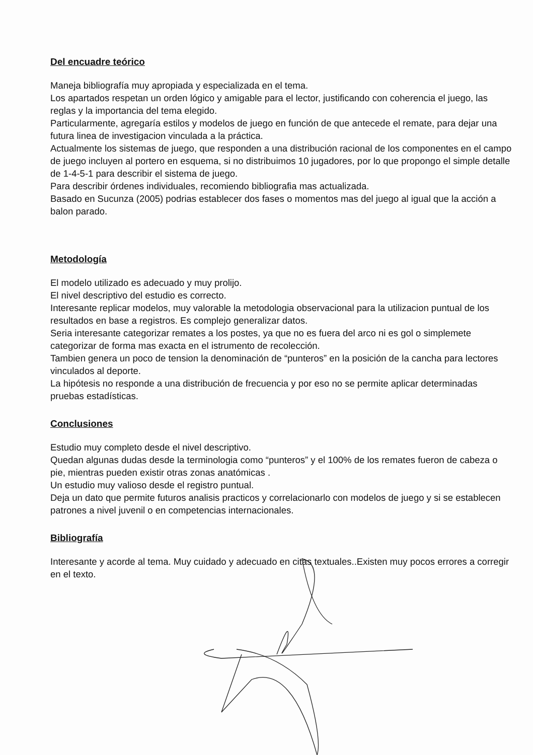Del encuadre teórico
Maneja bibliografía muy apropiada y especializada en el tema.
Los apartados respetan un orden lógico y amigable para el lector, justificando con coherencia el juego, las reglas y la importancia del tema elegido.
Particularmente, agregaría estilos y modelos de juego en función de que antecede el remate, para dejar una futura linea de investigacion vinculada a la práctica.
Actualmente los sistemas de juego, que responden a una distribución racional de los componentes en el campo de juego incluyen al portero en esquema, si no distribuimos 10 jugadores, por lo que propongo el simple detalle de 1-4-5-1 para describir el sistema de juego.
Para describir órdenes individuales, recomiendo bibliografia mas actualizada.
Basado en Sucunza (2005) podrias establecer dos fases o momentos mas del juego al igual que la acción a balon parado.
Metodología
El modelo utilizado es adecuado y muy prolijo.
El nivel descriptivo del estudio es correcto.
Interesante replicar modelos, muy valorable la metodologia observacional para la utilizacion puntual de los resultados en base a registros. Es complejo generalizar datos.
Seria interesante categorizar remates a los postes, ya que no es fuera del arco ni es gol o simplemete categorizar de forma mas exacta en el istrumento de recolección.
Tambien genera un poco de tension la denominación de “punteros” en la posición de la cancha para lectores vinculados al deporte.
La hipótesis no responde a una distribución de frecuencia y por eso no se permite aplicar determinadas pruebas estadísticas.
Conclusiones
Estudio muy completo desde el nivel descriptivo.
Quedan algunas dudas desde la terminologia como “punteros” y el 100% de los remates fueron de cabeza o pie, mientras pueden existir otras zonas anatómicas .
Un estudio muy valioso desde el registro puntual.
Deja un dato que permite futuros analisis practicos y correlacionarlo con modelos de juego y si se establecen patrones a nivel juvenil o en competencias internacionales.
Bibliografía
Interesante y acorde al tema. Muy cuidado y adecuado en citas textuales..Existen muy pocos errores a corregir en el texto.